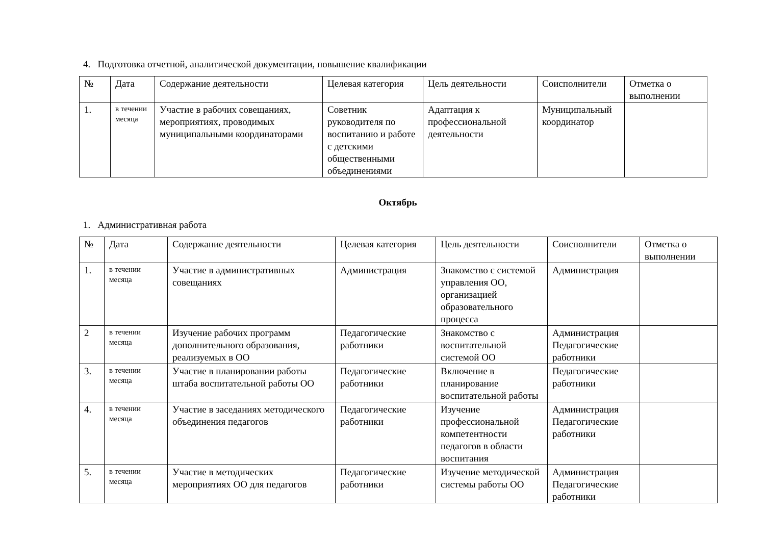4. Подготовка отчетной, аналитической документации, повышение квалификации
| № | Дата | Содержание деятельности | Целевая категория | Цель деятельности | Соисполнители | Отметка о выполнении |
| --- | --- | --- | --- | --- | --- | --- |
| 1. | в течении месяца | Участие в рабочих совещаниях, мероприятиях, проводимых муниципальными координаторами | Советник руководителя по воспитанию и работе с детскими общественными объединениями | Адаптация к профессиональной деятельности | Муниципальный координатор | |
Октябрь
1. Административная работа
| № | Дата | Содержание деятельности | Целевая категория | Цель деятельности | Соисполнители | Отметка о выполнении |
| --- | --- | --- | --- | --- | --- | --- |
| 1. | в течении месяца | Участие в административных совещаниях | Администрация | Знакомство с системой управления ОО, организацией образовательного процесса | Администрация | |
| 2 | в течении месяца | Изучение рабочих программ дополнительного образования, реализуемых в ОО | Педагогические работники | Знакомство с воспитательной системой ОО | Администрация Педагогические работники | |
| 3. | в течении месяца | Участие в планировании работы штаба воспитательной работы ОО | Педагогические работники | Включение в планирование воспитательной работы | Педагогические работники | |
| 4. | в течении месяца | Участие в заседаниях методического объединения педагогов | Педагогические работники | Изучение профессиональной компетентности педагогов в области воспитания | Администрация Педагогические работники | |
| 5. | в течении месяца | Участие в методических мероприятиях ОО для педагогов | Педагогические работники | Изучение методической системы работы ОО | Администрация Педагогические работники | |